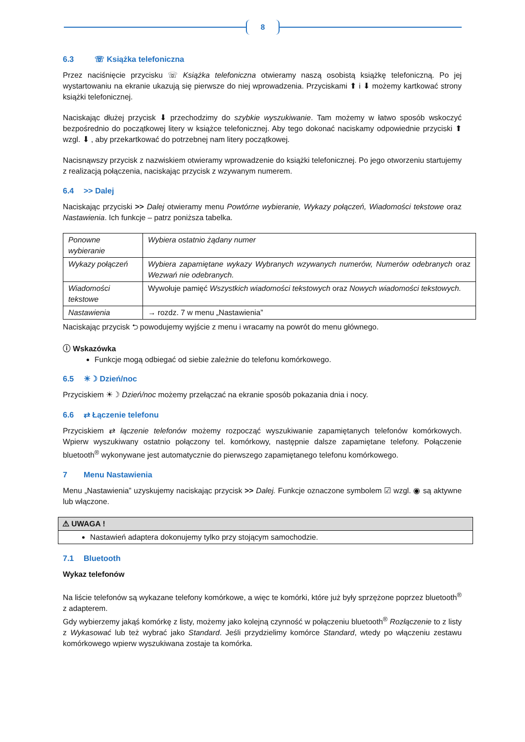8
6.3 ☏ Książka telefoniczna
Przez naciśnięcie przycisku ☏ Książka telefoniczna otwieramy naszą osobistą książkę telefoniczną. Po jej wystartowaniu na ekranie ukazują się pierwsze do niej wprowadzenia. Przyciskami ⬆ i ⬇ możemy kartkować strony książki telefonicznej.
Naciskając dłużej przycisk ⬇ przechodzimy do szybkie wyszukiwanie. Tam możemy w łatwo sposób wskoczyć bezpośrednio do początkowej litery w książce telefonicznej. Aby tego dokonać naciskamy odpowiednie przyciski ⬆ wzgl. ⬇ , aby przekartkować do potrzebnej nam litery początkowej.
Nacisnąwszy przycisk z nazwiskiem otwieramy wprowadzenie do książki telefonicznej. Po jego otworzeniu startujemy z realizacją połączenia, naciskając przycisk z wzywanym numerem.
6.4 >> Dalej
Naciskając przyciski >> Dalej otwieramy menu Powtórne wybieranie, Wykazy połączeń, Wiadomości tekstowe oraz Nastawienia. Ich funkcje – patrz poniższa tabelka.
| Ponowne wybieranie | Wybiera ostatnio żądany numer |
| Wykazy połączeń | Wybiera zapamiętane wykazy Wybranych wzywanych numerów, Numerów odebranych oraz Wezwań nie odebranych. |
| Wiadomości tekstowe | Wywołuje pamięć Wszystkich wiadomości tekstowych oraz Nowych wiadomości tekstowych. |
| Nastawienia | → rozdz. 7 w menu „Nastawienia” |
Naciskając przycisk ⮌ powodujemy wyjście z menu i wracamy na powrót do menu głównego.
ⓘ Wskazówka
Funkcje mogą odbiegać od siebie zależnie do telefonu komórkowego.
6.5 ☀☽ Dzień/noc
Przyciskiem ☀☽ Dzień/noc możemy przełączać na ekranie sposób pokazania dnia i nocy.
6.6 ⇄ Łączenie telefonu
Przyciskiem ⇄ łączenie telefonów możemy rozpocząć wyszukiwanie zapamiętanych telefonów komórkowych. Wpierw wyszukiwany ostatnio połączony tel. komórkowy, następnie dalsze zapamiętane telefony. Połączenie bluetooth<sup>®</sup> wykonywane jest automatycznie do pierwszego zapamiętanego telefonu komórkowego.
7 Menu Nastawienia
Menu „Nastawienia” uzyskujemy naciskając przycisk >> Dalej. Funkcje oznaczone symbolem ☑ wzgl. ◉ są aktywne lub włączone.
⚠ UWAGA !
Nastawień adaptera dokonujemy tylko przy stojącym samochodzie.
7.1 Bluetooth
Wykaz telefonów
Na liście telefonów są wykazane telefony komórkowe, a więc te komórki, które już były sprzężone poprzez bluetooth<sup>®</sup> z adapterem.
Gdy wybierzemy jakąś komórkę z listy, możemy jako kolejną czynność w połączeniu bluetooth<sup>®</sup> Rozłączenie to z listy z Wykasować lub też wybrać jako Standard. Jeśli przydzielimy komórce Standard, wtedy po włączeniu zestawu komórkowego wpierw wyszukiwana zostaje ta komórka.